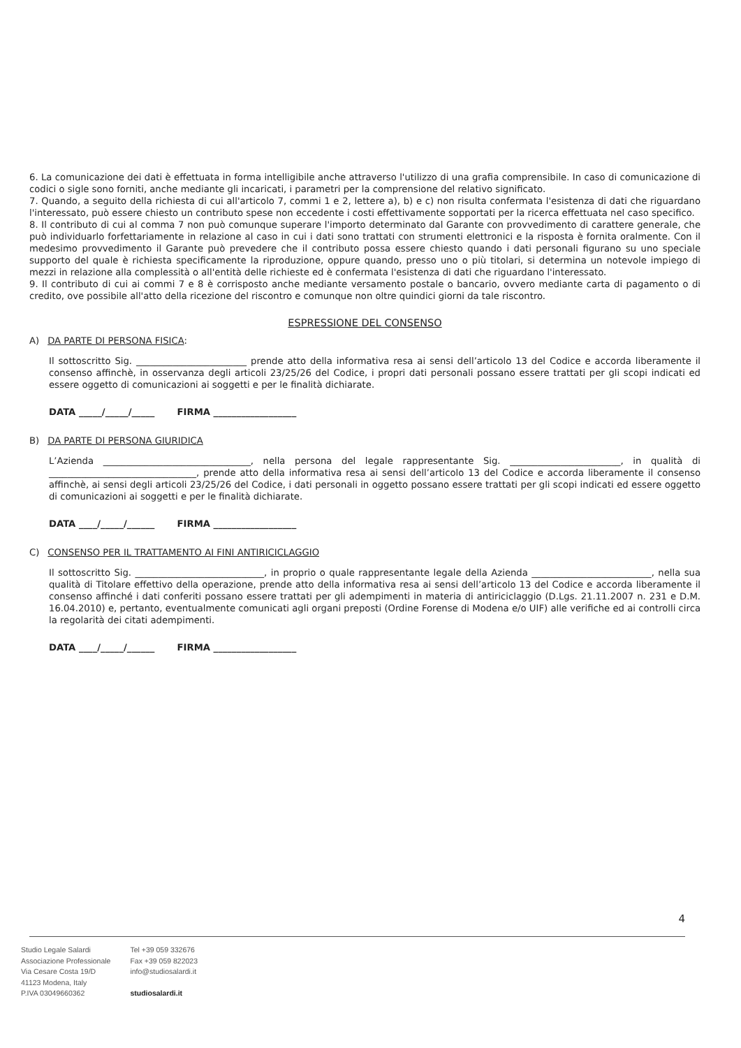6. La comunicazione dei dati è effettuata in forma intelligibile anche attraverso l'utilizzo di una grafia comprensibile. In caso di comunicazione di codici o sigle sono forniti, anche mediante gli incaricati, i parametri per la comprensione del relativo significato.
7. Quando, a seguito della richiesta di cui all'articolo 7, commi 1 e 2, lettere a), b) e c) non risulta confermata l'esistenza di dati che riguardano l'interessato, può essere chiesto un contributo spese non eccedente i costi effettivamente sopportati per la ricerca effettuata nel caso specifico.
8. Il contributo di cui al comma 7 non può comunque superare l'importo determinato dal Garante con provvedimento di carattere generale, che può individuarlo forfettariamente in relazione al caso in cui i dati sono trattati con strumenti elettronici e la risposta è fornita oralmente. Con il medesimo provvedimento il Garante può prevedere che il contributo possa essere chiesto quando i dati personali figurano su uno speciale supporto del quale è richiesta specificamente la riproduzione, oppure quando, presso uno o più titolari, si determina un notevole impiego di mezzi in relazione alla complessità o all'entità delle richieste ed è confermata l'esistenza di dati che riguardano l'interessato.
9. Il contributo di cui ai commi 7 e 8 è corrisposto anche mediante versamento postale o bancario, ovvero mediante carta di pagamento o di credito, ove possibile all'atto della ricezione del riscontro e comunque non oltre quindici giorni da tale riscontro.
ESPRESSIONE DEL CONSENSO
A) DA PARTE DI PERSONA FISICA:
Il sottoscritto Sig. ________________________ prende atto della informativa resa ai sensi dell’articolo 13 del Codice e accorda liberamente il consenso affinchè, in osservanza degli articoli 23/25/26 del Codice, i propri dati personali possano essere trattati per gli scopi indicati ed essere oggetto di comunicazioni ai soggetti e per le finalità dichiarate.
DATA _____/_____/_____ FIRMA __________________
B) DA PARTE DI PERSONA GIURIDICA
L’Azienda ________________________________, nella persona del legale rappresentante Sig. ________________________, in qualità di ________________________________, prende atto della informativa resa ai sensi dell’articolo 13 del Codice e accorda liberamente il consenso affinchè, ai sensi degli articoli 23/25/26 del Codice, i dati personali in oggetto possano essere trattati per gli scopi indicati ed essere oggetto di comunicazioni ai soggetti e per le finalità dichiarate.
DATA ____/_____/______ FIRMA __________________
C) CONSENSO PER IL TRATTAMENTO AI FINI ANTIRICICLAGGIO
Il sottoscritto Sig. ____________________________, in proprio o quale rappresentante legale della Azienda __________________________, nella sua qualità di Titolare effettivo della operazione, prende atto della informativa resa ai sensi dell’articolo 13 del Codice e accorda liberamente il consenso affinché i dati conferiti possano essere trattati per gli adempimenti in materia di antiriciclaggio (D.Lgs. 21.11.2007 n. 231 e D.M. 16.04.2010) e, pertanto, eventualmente comunicati agli organi preposti (Ordine Forense di Modena e/o UIF) alle verifiche ed ai controlli circa la regolarità dei citati adempimenti.
DATA ____/_____/______ FIRMA __________________
4
Studio Legale Salardi
Associazione Professionale
Via Cesare Costa 19/D
41123 Modena, Italy
P.IVA 03049660362
Tel +39 059 332676
Fax +39 059 822023
info@studiosalardi.it
studiosalardi.it